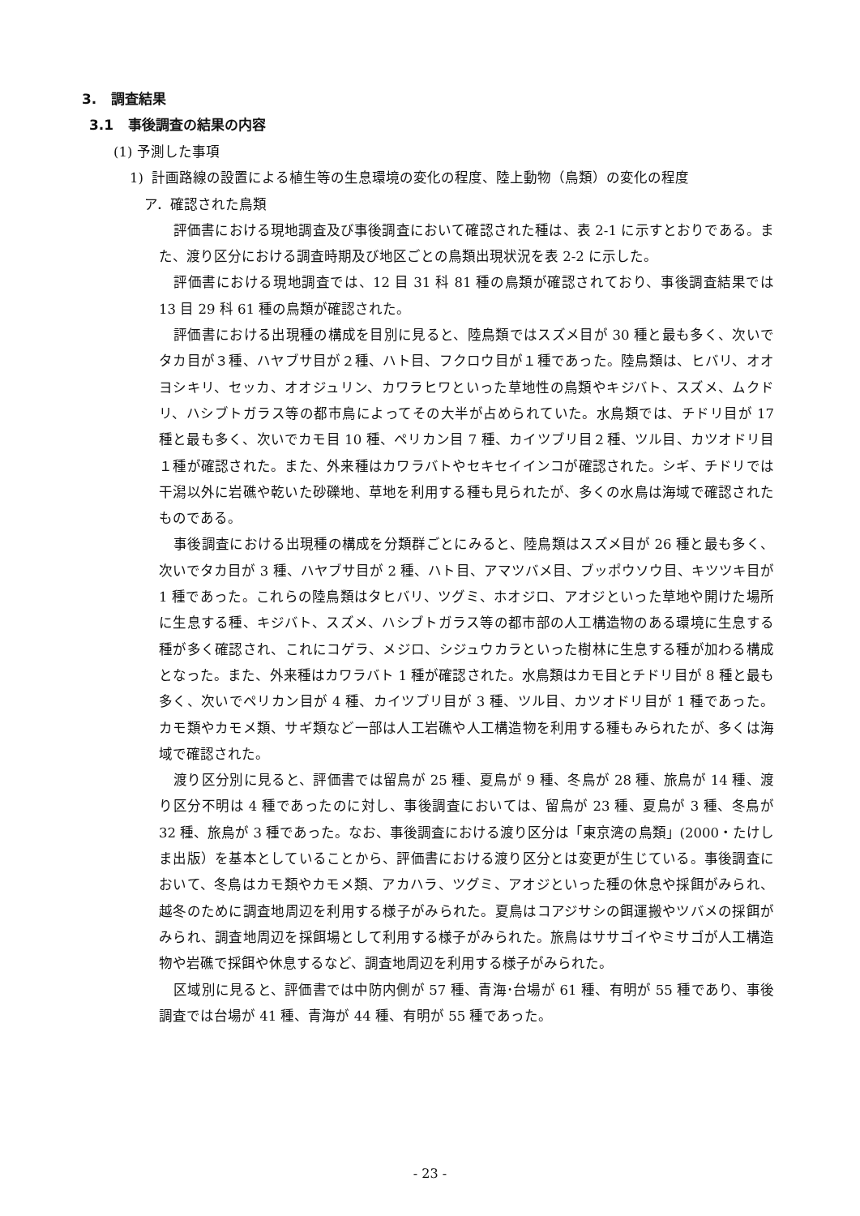3. 調査結果
3.1 事後調査の結果の内容
(1) 予測した事項
1) 計画路線の設置による植生等の生息環境の変化の程度、陸上動物（鳥類）の変化の程度
ア．確認された鳥類
評価書における現地調査及び事後調査において確認された種は、表 2-1 に示すとおりである。また、渡り区分における調査時期及び地区ごとの鳥類出現状況を表 2-2 に示した。
評価書における現地調査では、12 目 31 科 81 種の鳥類が確認されており、事後調査結果では 13 目 29 科 61 種の鳥類が確認された。
評価書における出現種の構成を目別に見ると、陸鳥類ではスズメ目が 30 種と最も多く、次いでタカ目が３種、ハヤブサ目が２種、ハト目、フクロウ目が１種であった。陸鳥類は、ヒバリ、オオヨシキリ、セッカ、オオジュリン、カワラヒワといった草地性の鳥類やキジバト、スズメ、ムクドリ、ハシブトガラス等の都市鳥によってその大半が占められていた。水鳥類では、チドリ目が 17 種と最も多く、次いでカモ目 10 種、ペリカン目 7 種、カイツブリ目２種、ツル目、カツオドリ目１種が確認された。また、外来種はカワラバトやセキセイインコが確認された。シギ、チドリでは干潟以外に岩礁や乾いた砂礫地、草地を利用する種も見られたが、多くの水鳥は海域で確認されたものである。
事後調査における出現種の構成を分類群ごとにみると、陸鳥類はスズメ目が 26 種と最も多く、次いでタカ目が 3 種、ハヤブサ目が 2 種、ハト目、アマツバメ目、ブッポウソウ目、キツツキ目が 1 種であった。これらの陸鳥類はタヒバリ、ツグミ、ホオジロ、アオジといった草地や開けた場所に生息する種、キジバト、スズメ、ハシブトガラス等の都市部の人工構造物のある環境に生息する種が多く確認され、これにコゲラ、メジロ、シジュウカラといった樹林に生息する種が加わる構成となった。また、外来種はカワラバト 1 種が確認された。水鳥類はカモ目とチドリ目が 8 種と最も多く、次いでペリカン目が 4 種、カイツブリ目が 3 種、ツル目、カツオドリ目が 1 種であった。カモ類やカモメ類、サギ類など一部は人工岩礁や人工構造物を利用する種もみられたが、多くは海域で確認された。
渡り区分別に見ると、評価書では留鳥が 25 種、夏鳥が 9 種、冬鳥が 28 種、旅鳥が 14 種、渡り区分不明は 4 種であったのに対し、事後調査においては、留鳥が 23 種、夏鳥が 3 種、冬鳥が 32 種、旅鳥が 3 種であった。なお、事後調査における渡り区分は「東京湾の鳥類」(2000・たけしま出版）を基本としていることから、評価書における渡り区分とは変更が生じている。事後調査において、冬鳥はカモ類やカモメ類、アカハラ、ツグミ、アオジといった種の休息や採餌がみられ、越冬のために調査地周辺を利用する様子がみられた。夏鳥はコアジサシの餌運搬やツバメの採餌がみられ、調査地周辺を採餌場として利用する様子がみられた。旅鳥はササゴイやミサゴが人工構造物や岩礁で採餌や休息するなど、調査地周辺を利用する様子がみられた。
区域別に見ると、評価書では中防内側が 57 種、青海･台場が 61 種、有明が 55 種であり、事後調査では台場が 41 種、青海が 44 種、有明が 55 種であった。
- 23 -